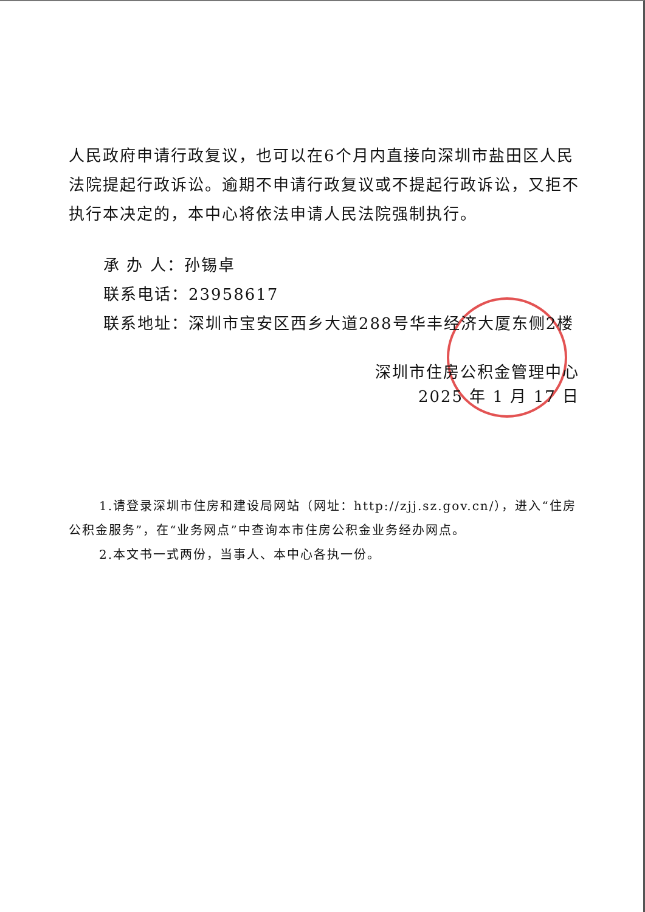人民政府申请行政复议，也可以在6个月内直接向深圳市盐田区人民法院提起行政诉讼。逾期不申请行政复议或不提起行政诉讼，又拒不执行本决定的，本中心将依法申请人民法院强制执行。
承 办 人：孙锡卓
联系电话：23958617
联系地址：深圳市宝安区西乡大道288号华丰经济大厦东侧2楼
深圳市住房公积金管理中心
2025 年 1 月 17 日
1.请登录深圳市住房和建设局网站（网址：http://zjj.sz.gov.cn/），进入“住房公积金服务”，在“业务网点”中查询本市住房公积金业务经办网点。
2.本文书一式两份，当事人、本中心各执一份。